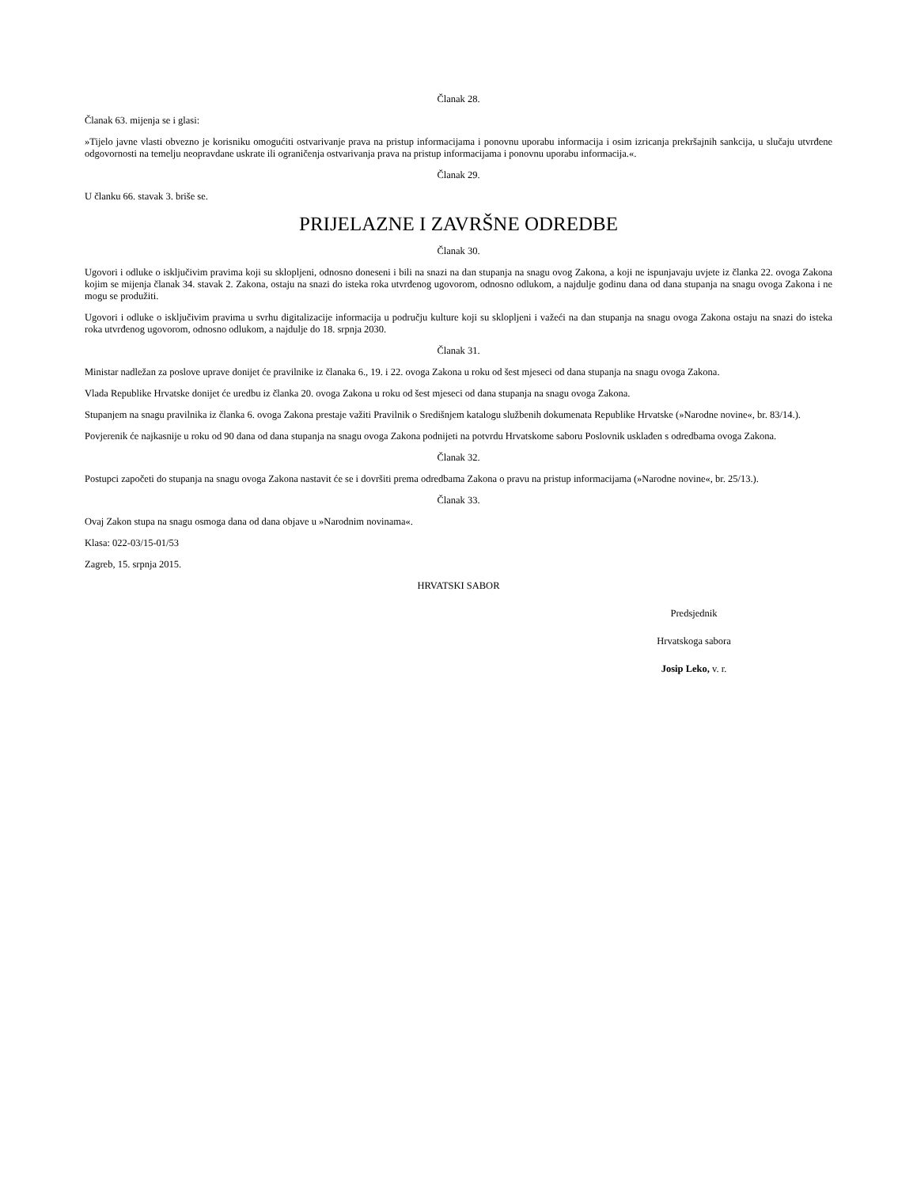Članak 28.
Članak 63. mijenja se i glasi:
»Tijelo javne vlasti obvezno je korisniku omogućiti ostvarivanje prava na pristup informacijama i ponovnu uporabu informacija i osim izricanja prekršajnih sankcija, u slučaju utvrđene odgovornosti na temelju neopravdane uskrate ili ograničenja ostvarivanja prava na pristup informacijama i ponovnu uporabu informacija.«.
Članak 29.
U članku 66. stavak 3. briše se.
PRIJELAZNE I ZAVRŠNE ODREDBE
Članak 30.
Ugovori i odluke o isključivim pravima koji su sklopljeni, odnosno doneseni i bili na snazi na dan stupanja na snagu ovog Zakona, a koji ne ispunjavaju uvjete iz članka 22. ovoga Zakona kojim se mijenja članak 34. stavak 2. Zakona, ostaju na snazi do isteka roka utvrđenog ugovorom, odnosno odlukom, a najdulje godinu dana od dana stupanja na snagu ovoga Zakona i ne mogu se produžiti.
Ugovori i odluke o isključivim pravima u svrhu digitalizacije informacija u području kulture koji su sklopljeni i važeći na dan stupanja na snagu ovoga Zakona ostaju na snazi do isteka roka utvrđenog ugovorom, odnosno odlukom, a najdulje do 18. srpnja 2030.
Članak 31.
Ministar nadležan za poslove uprave donijet će pravilnike iz članaka 6., 19. i 22. ovoga Zakona u roku od šest mjeseci od dana stupanja na snagu ovoga Zakona.
Vlada Republike Hrvatske donijet će uredbu iz članka 20. ovoga Zakona u roku od šest mjeseci od dana stupanja na snagu ovoga Zakona.
Stupanjem na snagu pravilnika iz članka 6. ovoga Zakona prestaje važiti Pravilnik o Središnjem katalogu službenih dokumenata Republike Hrvatske (»Narodne novine«, br. 83/14.).
Povjerenik će najkasnije u roku od 90 dana od dana stupanja na snagu ovoga Zakona podnijeti na potvrdu Hrvatskome saboru Poslovnik usklađen s odredbama ovoga Zakona.
Članak 32.
Postupci započeti do stupanja na snagu ovoga Zakona nastavit će se i dovršiti prema odredbama Zakona o pravu na pristup informacijama (»Narodne novine«, br. 25/13.).
Članak 33.
Ovaj Zakon stupa na snagu osmoga dana od dana objave u »Narodnim novinama«.
Klasa: 022-03/15-01/53
Zagreb, 15. srpnja 2015.
HRVATSKI SABOR
Predsjednik
Hrvatskoga sabora
Josip Leko, v. r.